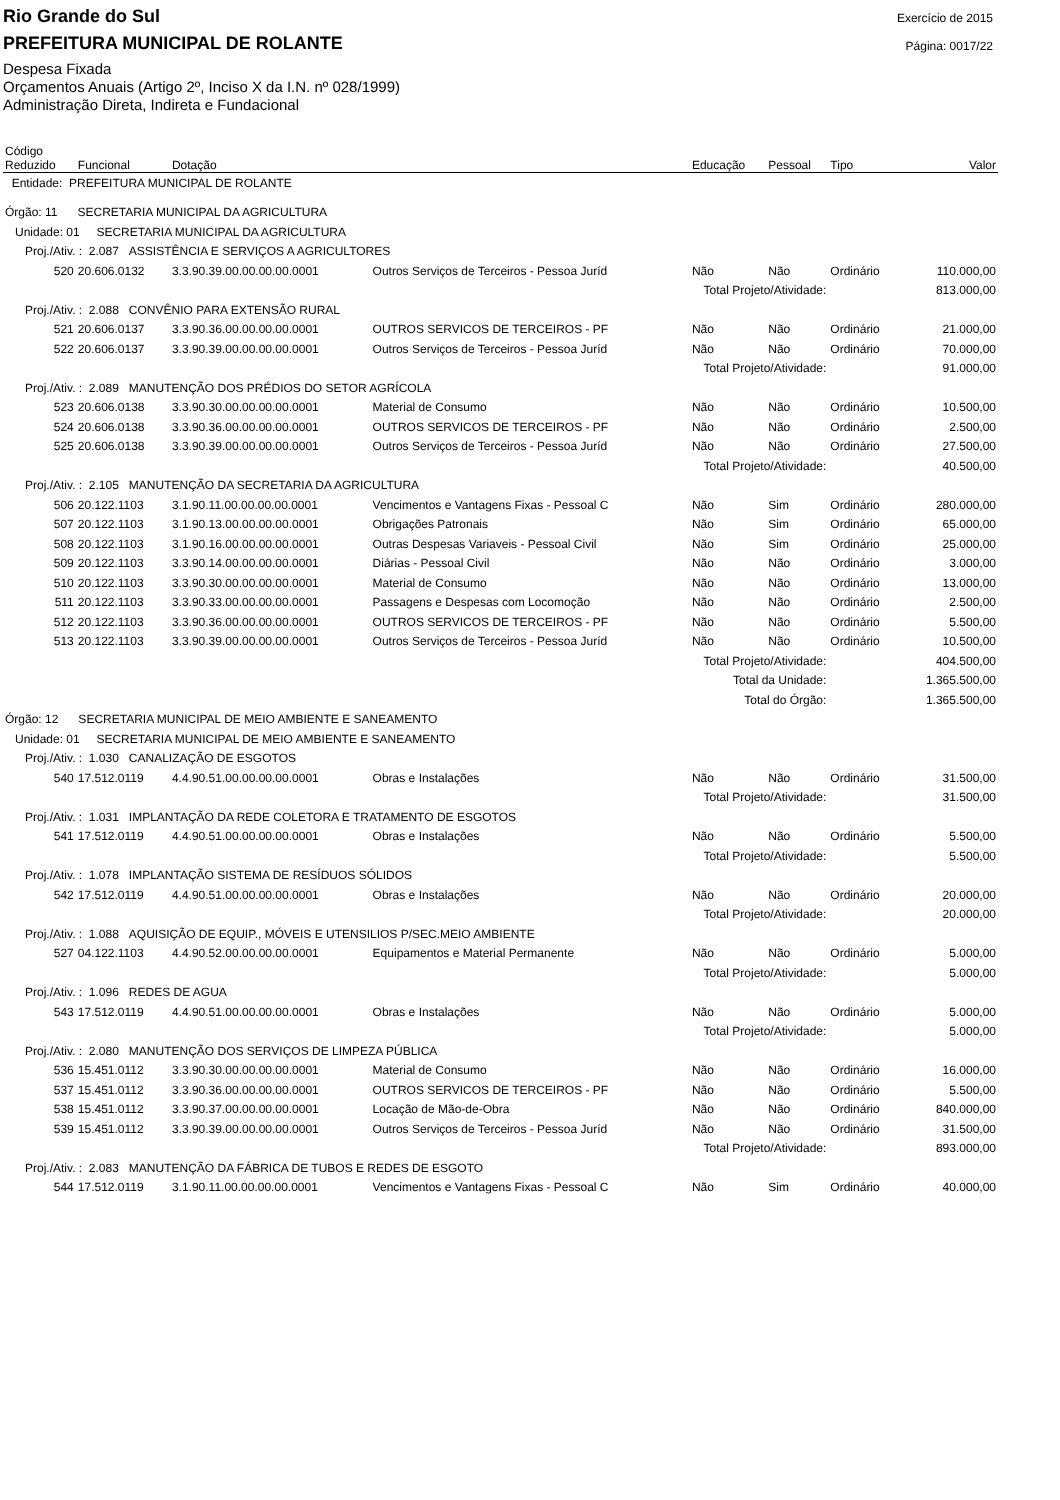Rio Grande do Sul
PREFEITURA MUNICIPAL DE ROLANTE
Despesa Fixada
Orçamentos Anuais (Artigo 2º, Inciso X da I.N. nº 028/1999)
Administração Direta, Indireta e Fundacional
Exercício de 2015
Página: 0017/22
| Código Reduzido | Funcional | Dotação | | Educação | Pessoal | Tipo | Valor |
| --- | --- | --- | --- | --- | --- | --- | --- |
| Entidade: PREFEITURA MUNICIPAL DE ROLANTE | | | | | | | |
| Órgão: 11 SECRETARIA MUNICIPAL DA AGRICULTURA | | | | | | | |
| Unidade: 01 SECRETARIA MUNICIPAL DA AGRICULTURA | | | | | | | |
| Proj./Ativ. : 2.087 ASSISTÊNCIA E SERVIÇOS A AGRICULTORES | | | | | | | |
| 520 | 20.606.0132 | 3.3.90.39.00.00.00.00.0001 | Outros Serviços de Terceiros - Pessoa Juríd | Não | Não | Ordinário | 110.000,00 |
| Total Projeto/Atividade: | | | | | | | 813.000,00 |
| Proj./Ativ. : 2.088 CONVÊNIO PARA EXTENSÃO RURAL | | | | | | | |
| 521 | 20.606.0137 | 3.3.90.36.00.00.00.00.0001 | OUTROS SERVICOS DE TERCEIROS - PF | Não | Não | Ordinário | 21.000,00 |
| 522 | 20.606.0137 | 3.3.90.39.00.00.00.00.0001 | Outros Serviços de Terceiros - Pessoa Juríd | Não | Não | Ordinário | 70.000,00 |
| Total Projeto/Atividade: | | | | | | | 91.000,00 |
| Proj./Ativ. : 2.089 MANUTENÇÃO DOS PRÉDIOS DO SETOR AGRÍCOLA | | | | | | | |
| 523 | 20.606.0138 | 3.3.90.30.00.00.00.00.0001 | Material de Consumo | Não | Não | Ordinário | 10.500,00 |
| 524 | 20.606.0138 | 3.3.90.36.00.00.00.00.0001 | OUTROS SERVICOS DE TERCEIROS - PF | Não | Não | Ordinário | 2.500,00 |
| 525 | 20.606.0138 | 3.3.90.39.00.00.00.00.0001 | Outros Serviços de Terceiros - Pessoa Juríd | Não | Não | Ordinário | 27.500,00 |
| Total Projeto/Atividade: | | | | | | | 40.500,00 |
| Proj./Ativ. : 2.105 MANUTENÇÃO DA SECRETARIA DA AGRICULTURA | | | | | | | |
| 506 | 20.122.1103 | 3.1.90.11.00.00.00.00.0001 | Vencimentos e Vantagens Fixas - Pessoal C | Não | Sim | Ordinário | 280.000,00 |
| 507 | 20.122.1103 | 3.1.90.13.00.00.00.00.0001 | Obrigações Patronais | Não | Sim | Ordinário | 65.000,00 |
| 508 | 20.122.1103 | 3.1.90.16.00.00.00.00.0001 | Outras Despesas Variaveis - Pessoal Civil | Não | Sim | Ordinário | 25.000,00 |
| 509 | 20.122.1103 | 3.3.90.14.00.00.00.00.0001 | Diárias - Pessoal Civil | Não | Não | Ordinário | 3.000,00 |
| 510 | 20.122.1103 | 3.3.90.30.00.00.00.00.0001 | Material de Consumo | Não | Não | Ordinário | 13.000,00 |
| 511 | 20.122.1103 | 3.3.90.33.00.00.00.00.0001 | Passagens e Despesas com Locomoção | Não | Não | Ordinário | 2.500,00 |
| 512 | 20.122.1103 | 3.3.90.36.00.00.00.00.0001 | OUTROS SERVICOS DE TERCEIROS - PF | Não | Não | Ordinário | 5.500,00 |
| 513 | 20.122.1103 | 3.3.90.39.00.00.00.00.0001 | Outros Serviços de Terceiros - Pessoa Juríd | Não | Não | Ordinário | 10.500,00 |
| Total Projeto/Atividade: | | | | | | | 404.500,00 |
| Total da Unidade: | | | | | | | 1.365.500,00 |
| Total do Órgão: | | | | | | | 1.365.500,00 |
| Órgão: 12 SECRETARIA MUNICIPAL DE MEIO AMBIENTE E SANEAMENTO | | | | | | | |
| Unidade: 01 SECRETARIA MUNICIPAL DE MEIO AMBIENTE E SANEAMENTO | | | | | | | |
| Proj./Ativ. : 1.030 CANALIZAÇÃO DE ESGOTOS | | | | | | | |
| 540 | 17.512.0119 | 4.4.90.51.00.00.00.00.0001 | Obras e Instalações | Não | Não | Ordinário | 31.500,00 |
| Total Projeto/Atividade: | | | | | | | 31.500,00 |
| Proj./Ativ. : 1.031 IMPLANTAÇÃO DA REDE COLETORA E TRATAMENTO DE ESGOTOS | | | | | | | |
| 541 | 17.512.0119 | 4.4.90.51.00.00.00.00.0001 | Obras e Instalações | Não | Não | Ordinário | 5.500,00 |
| Total Projeto/Atividade: | | | | | | | 5.500,00 |
| Proj./Ativ. : 1.078 IMPLANTAÇÃO SISTEMA DE RESÍDUOS SÓLIDOS | | | | | | | |
| 542 | 17.512.0119 | 4.4.90.51.00.00.00.00.0001 | Obras e Instalações | Não | Não | Ordinário | 20.000,00 |
| Total Projeto/Atividade: | | | | | | | 20.000,00 |
| Proj./Ativ. : 1.088 AQUISIÇÃO DE EQUIP., MÓVEIS E UTENSILIOS P/SEC.MEIO AMBIENTE | | | | | | | |
| 527 | 04.122.1103 | 4.4.90.52.00.00.00.00.0001 | Equipamentos e Material Permanente | Não | Não | Ordinário | 5.000,00 |
| Total Projeto/Atividade: | | | | | | | 5.000,00 |
| Proj./Ativ. : 1.096 REDES DE AGUA | | | | | | | |
| 543 | 17.512.0119 | 4.4.90.51.00.00.00.00.0001 | Obras e Instalações | Não | Não | Ordinário | 5.000,00 |
| Total Projeto/Atividade: | | | | | | | 5.000,00 |
| Proj./Ativ. : 2.080 MANUTENÇÃO DOS SERVIÇOS DE LIMPEZA PÚBLICA | | | | | | | |
| 536 | 15.451.0112 | 3.3.90.30.00.00.00.00.0001 | Material de Consumo | Não | Não | Ordinário | 16.000,00 |
| 537 | 15.451.0112 | 3.3.90.36.00.00.00.00.0001 | OUTROS SERVICOS DE TERCEIROS - PF | Não | Não | Ordinário | 5.500,00 |
| 538 | 15.451.0112 | 3.3.90.37.00.00.00.00.0001 | Locação de Mão-de-Obra | Não | Não | Ordinário | 840.000,00 |
| 539 | 15.451.0112 | 3.3.90.39.00.00.00.00.0001 | Outros Serviços de Terceiros - Pessoa Juríd | Não | Não | Ordinário | 31.500,00 |
| Total Projeto/Atividade: | | | | | | | 893.000,00 |
| Proj./Ativ. : 2.083 MANUTENÇÃO DA FÁBRICA DE TUBOS E REDES DE ESGOTO | | | | | | | |
| 544 | 17.512.0119 | 3.1.90.11.00.00.00.00.0001 | Vencimentos e Vantagens Fixas - Pessoal C | Não | Sim | Ordinário | 40.000,00 |